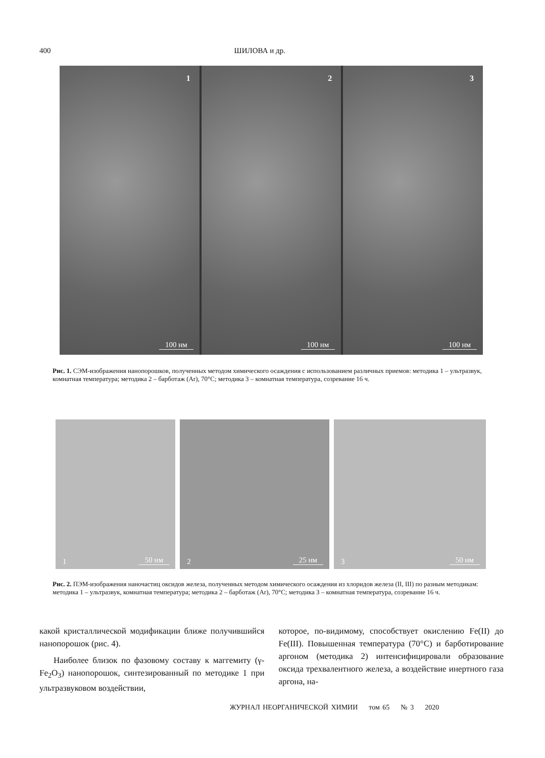400 ШИЛОВА и др.
1
100 нм
2
100 нм
3
100 нм
Рис. 1. СЭМ-изображения нанопорошков, полученных методом химического осаждения с использованием различных приемов: методика 1 – ультразвук, комнатная температура; методика 2 – барботаж (Ar), 70°C; методика 3 – комнатная температура, созревание 16 ч.
1 50 нм
2 25 нм
3 50 нм
Рис. 2. ПЭМ-изображения наночастиц оксидов железа, полученных методом химического осаждения из хлоридов железа (II, III) по разным методикам: методика 1 – ультразвук, комнатная температура; методика 2 – барботаж (Ar), 70°C; методика 3 – комнатная температура, созревание 16 ч.
какой кристаллической модификации ближе получившийся нанопорошок (рис. 4).
Наиболее близок по фазовому составу к маггемиту (γ-Fe<sub>2</sub>O<sub>3</sub>) нанопорошок, синтезированный по методике 1 при ультразвуковом воздействии,
которое, по-видимому, способствует окислению Fe(II) до Fe(III). Повышенная температура (70°C) и барботирование аргоном (методика 2) интенсифицировали образование оксида трехвалентного железа, а воздействие инертного газа аргона, на-
ЖУРНАЛ НЕОРГАНИЧЕСКОЙ ХИМИИ том 65 № 3 2020